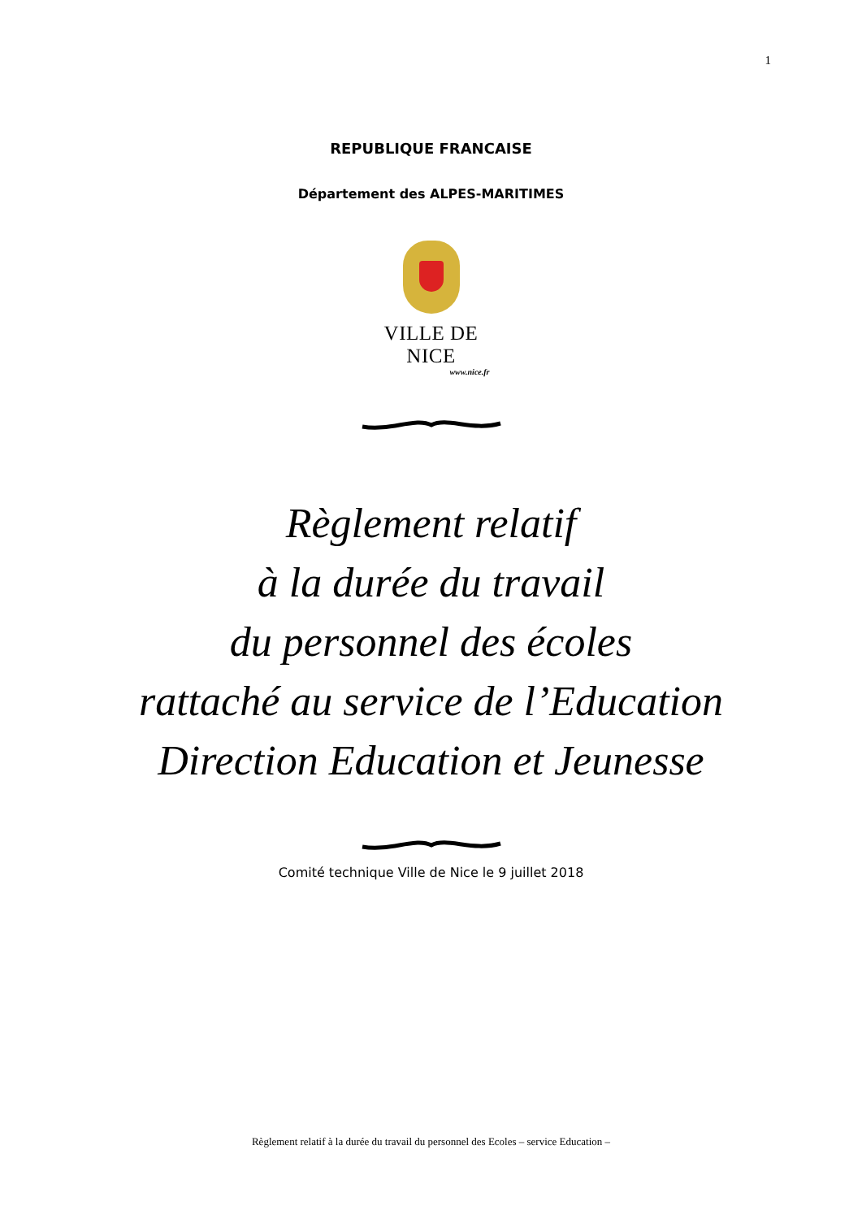1
REPUBLIQUE FRANCAISE
Département des ALPES-MARITIMES
VILLE DE NICE
www.nice.fr
Règlement relatif
à la durée du travail
du personnel des écoles
rattaché au service de l’Education
Direction Education et Jeunesse
Comité technique Ville de Nice le 9 juillet 2018
Règlement relatif à la durée du travail du personnel des Ecoles – service Education –